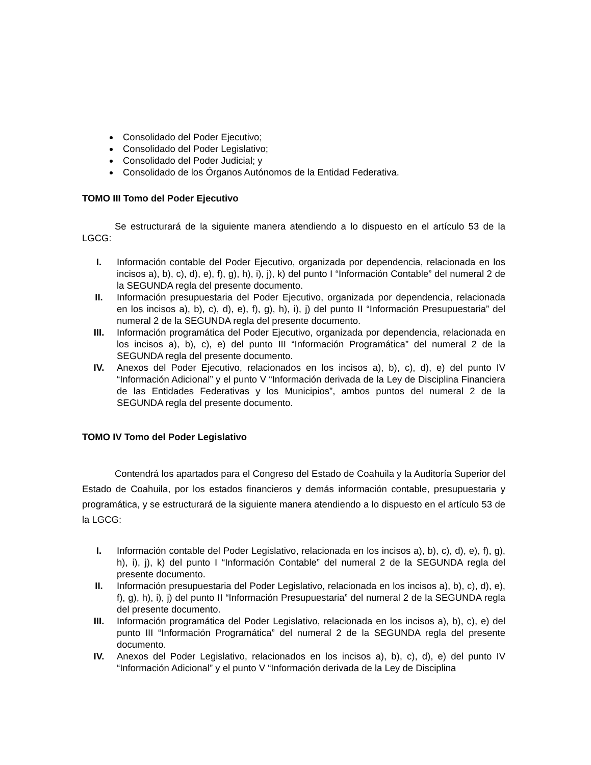Consolidado del Poder Ejecutivo;
Consolidado del Poder Legislativo;
Consolidado del Poder Judicial; y
Consolidado de los Órganos Autónomos de la Entidad Federativa.
TOMO III Tomo del Poder Ejecutivo
Se estructurará de la siguiente manera atendiendo a lo dispuesto en el artículo 53 de la LGCG:
I. Información contable del Poder Ejecutivo, organizada por dependencia, relacionada en los incisos a), b), c), d), e), f), g), h), i), j), k) del punto I “Información Contable” del numeral 2 de la SEGUNDA regla del presente documento.
II. Información presupuestaria del Poder Ejecutivo, organizada por dependencia, relacionada en los incisos a), b), c), d), e), f), g), h), i), j) del punto II “Información Presupuestaria” del numeral 2 de la SEGUNDA regla del presente documento.
III. Información programática del Poder Ejecutivo, organizada por dependencia, relacionada en los incisos a), b), c), e) del punto III “Información Programática” del numeral 2 de la SEGUNDA regla del presente documento.
IV. Anexos del Poder Ejecutivo, relacionados en los incisos a), b), c), d), e) del punto IV “Información Adicional” y el punto V “Información derivada de la Ley de Disciplina Financiera de las Entidades Federativas y los Municipios”, ambos puntos del numeral 2 de la SEGUNDA regla del presente documento.
TOMO IV Tomo del Poder Legislativo
Contendrá los apartados para el Congreso del Estado de Coahuila y la Auditoría Superior del Estado de Coahuila, por los estados financieros y demás información contable, presupuestaria y programática, y se estructurará de la siguiente manera atendiendo a lo dispuesto en el artículo 53 de la LGCG:
I. Información contable del Poder Legislativo, relacionada en los incisos a), b), c), d), e), f), g), h), i), j), k) del punto I “Información Contable” del numeral 2 de la SEGUNDA regla del presente documento.
II. Información presupuestaria del Poder Legislativo, relacionada en los incisos a), b), c), d), e), f), g), h), i), j) del punto II “Información Presupuestaria” del numeral 2 de la SEGUNDA regla del presente documento.
III. Información programática del Poder Legislativo, relacionada en los incisos a), b), c), e) del punto III “Información Programática” del numeral 2 de la SEGUNDA regla del presente documento.
IV. Anexos del Poder Legislativo, relacionados en los incisos a), b), c), d), e) del punto IV “Información Adicional” y el punto V “Información derivada de la Ley de Disciplina